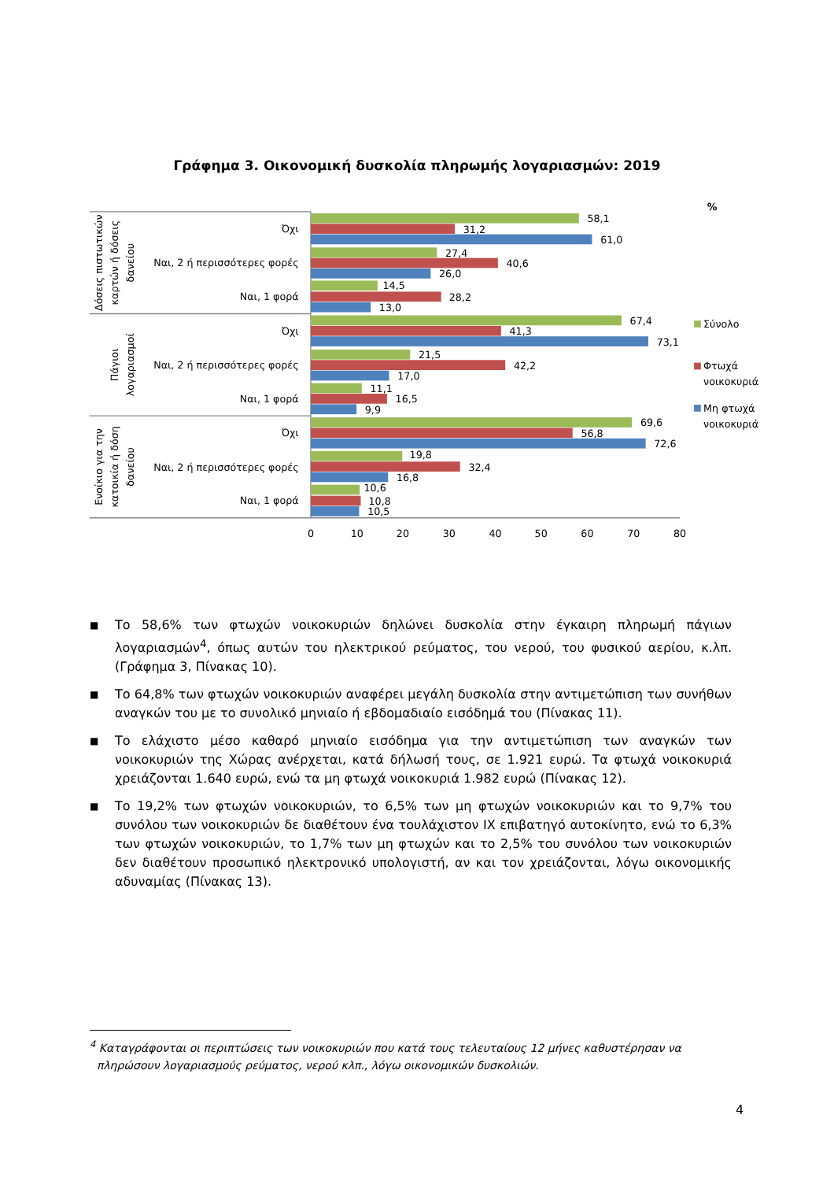Γράφημα 3. Οικονομική δυσκολία πληρωμής λογαριασμών: 2019
%
58,1
31,2
61,0
27,4
40,6
26,0
14,5
28,2
13,0
67,4
41,3
73,1
21,5
42,2
17,0
11,1
16,5
9,9
69,6
56,8
72,6
19,8
32,4
16,8
10,6
10,8
10,5
Όχι
Ναι, 2 ή περισσότερες φορές
Ναι, 1 φορά
Όχι
Ναι, 2 ή περισσότερες φορές
Ναι, 1 φορά
Όχι
Ναι, 2 ή περισσότερες φορές
Ναι, 1 φορά
Δόσεις πιστωτικών
καρτών ή δόσεις
δανείου
Πάγιοι
λογαριασμοί
Ενοίκιο για την
κατοικία ή δόση
δανείου
0
10
20
30
40
50
60
70
80
Σύνολο
Φτωχά
νοικοκυριά
Μη φτωχά
νοικοκυριά
■ Το 58,6% των φτωχών νοικοκυριών δηλώνει δυσκολία στην έγκαιρη πληρωμή πάγιων λογαριασμών<sup>4</sup>, όπως αυτών του ηλεκτρικού ρεύματος, του νερού, του φυσικού αερίου, κ.λπ. (Γράφημα 3, Πίνακας 10).
■ Το 64,8% των φτωχών νοικοκυριών αναφέρει μεγάλη δυσκολία στην αντιμετώπιση των συνήθων αναγκών του με το συνολικό μηνιαίο ή εβδομαδιαίο εισόδημά του (Πίνακας 11).
■ Το ελάχιστο μέσο καθαρό μηνιαίο εισόδημα για την αντιμετώπιση των αναγκών των νοικοκυριών της Χώρας ανέρχεται, κατά δήλωσή τους, σε 1.921 ευρώ. Τα φτωχά νοικοκυριά χρειάζονται 1.640 ευρώ, ενώ τα μη φτωχά νοικοκυριά 1.982 ευρώ (Πίνακας 12).
■ Το 19,2% των φτωχών νοικοκυριών, το 6,5% των μη φτωχών νοικοκυριών και το 9,7% του συνόλου των νοικοκυριών δε διαθέτουν ένα τουλάχιστον ΙΧ επιβατηγό αυτοκίνητο, ενώ το 6,3% των φτωχών νοικοκυριών, το 1,7% των μη φτωχών και το 2,5% του συνόλου των νοικοκυριών δεν διαθέτουν προσωπικό ηλεκτρονικό υπολογιστή, αν και τον χρειάζονται, λόγω οικονομικής αδυναμίας (Πίνακας 13).
<sup>4</sup> Καταγράφονται οι περιπτώσεις των νοικοκυριών που κατά τους τελευταίους 12 μήνες καθυστέρησαν να
πληρώσουν λογαριασμούς ρεύματος, νερού κλπ., λόγω οικονομικών δυσκολιών.
4